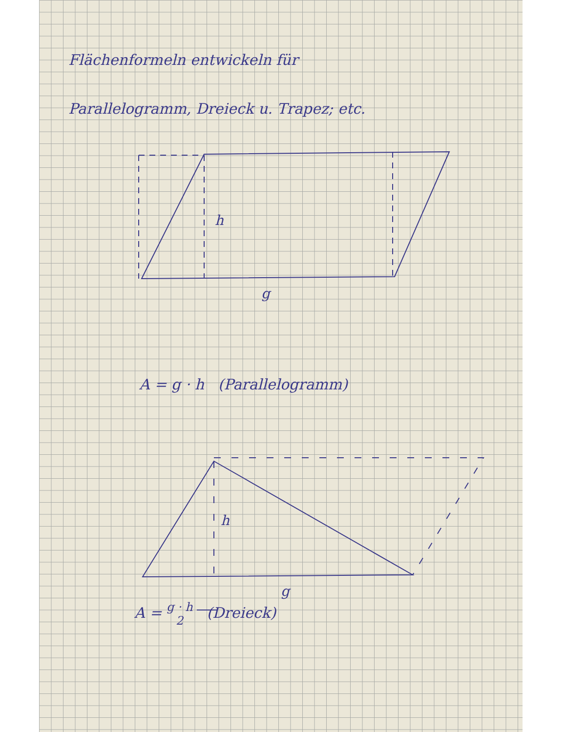Flächenformeln entwickeln für
Parallelogramm, Dreieck u. Trapez; etc.
h
g
A = g · h (Parallelogramm)
h
g
A = g · h
2 (Dreieck)